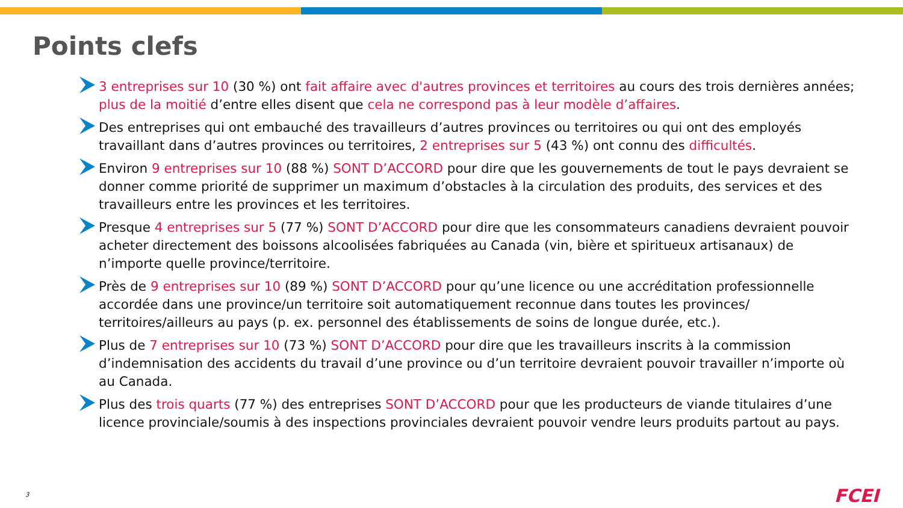Points clefs
3 entreprises sur 10 (30 %) ont fait affaire avec d'autres provinces et territoires au cours des trois dernières années; plus de la moitié d’entre elles disent que cela ne correspond pas à leur modèle d’affaires.
Des entreprises qui ont embauché des travailleurs d’autres provinces ou territoires ou qui ont des employés travaillant dans d’autres provinces ou territoires, 2 entreprises sur 5 (43 %) ont connu des difficultés.
Environ 9 entreprises sur 10 (88 %) SONT D’ACCORD pour dire que les gouvernements de tout le pays devraient se donner comme priorité de supprimer un maximum d’obstacles à la circulation des produits, des services et des travailleurs entre les provinces et les territoires.
Presque 4 entreprises sur 5 (77 %) SONT D’ACCORD pour dire que les consommateurs canadiens devraient pouvoir acheter directement des boissons alcoolisées fabriquées au Canada (vin, bière et spiritueux artisanaux) de n’importe quelle province/territoire.
Près de 9 entreprises sur 10 (89 %) SONT D’ACCORD pour qu’une licence ou une accréditation professionnelle accordée dans une province/un territoire soit automatiquement reconnue dans toutes les provinces/ territoires/ailleurs au pays (p. ex. personnel des établissements de soins de longue durée, etc.).
Plus de 7 entreprises sur 10 (73 %) SONT D’ACCORD pour dire que les travailleurs inscrits à la commission d’indemnisation des accidents du travail d’une province ou d’un territoire devraient pouvoir travailler n’importe où au Canada.
Plus des trois quarts (77 %) des entreprises SONT D’ACCORD pour que les producteurs de viande titulaires d’une licence provinciale/soumis à des inspections provinciales devraient pouvoir vendre leurs produits partout au pays.
3 FCEI